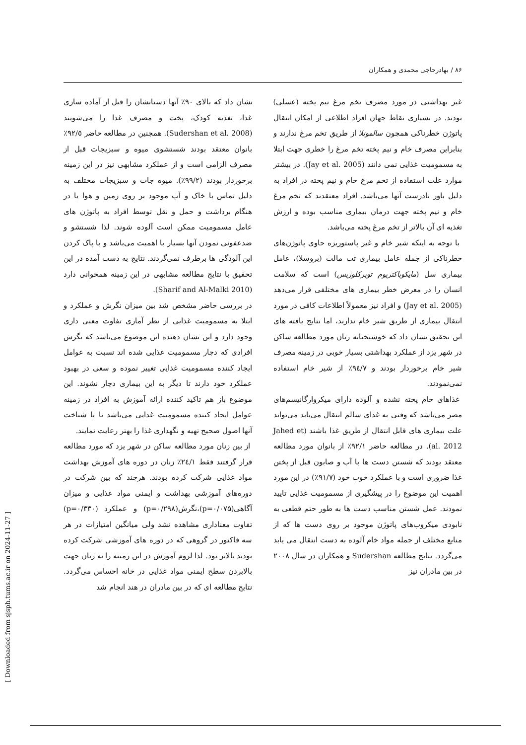۸۶ / بهادرحاجی محمدی و همکاران
غیر بهداشتی در مورد مصرف تخم مرغ نیم پخته (عسلی) بودند. در بسیاری نقاط جهان افراد اطلاعی از امکان انتقال پاتوژن خطرناکی همچون سالمونلا از طریق تخم مرغ ندارند و بنابراین مصرف خام و نیم پخته تخم مرغ را خطری جهت ابتلا به مسمومیت غذایی نمی دانند (Jay et al. 2005). در بیشتر موارد علت استفاده از تخم مرغ خام و نیم پخته در افراد به دلیل باور نادرست آنها می‌باشد. افراد معتقدند که تخم مرغ خام و نیم پخته جهت درمان بیماری مناسب بوده و ارزش تغذیه ای آن بالاتر از تخم مرغ پخته می‌باشد.
با توجه به اینکه شیر خام و غیر پاستوریزه حاوی پاتوژن‌های خطرناکی از جمله عامل بیماری تب مالت (بروسلا)، عامل بیماری سل (مایکوباکتریوم توبرکلوزیس) است که سلامت انسان را در معرض خطر بیماری های مختلفی قرار می‌دهد (Jay et al. 2005) و افراد نیز معمولاً اطلاعات کافی در مورد انتقال بیماری از طریق شیر خام ندارند، اما نتایج یافته های این تحقیق نشان داد که خوشبختانه زنان مورد مطالعه ساکن در شهر یزد از عملکرد بهداشتی بسیار خوبی در زمینه مصرف شیر خام برخوردار بودند و ٩٤/٧٪ از شیر خام استفاده نمی‌نمودند.
غذاهای خام پخته نشده و آلوده دارای میکروارگانیسم‌های مضر می‌باشد که وقتی به غذای سالم انتقال می‌یابد می‌تواند علت بیماری های قابل انتقال از طریق غذا باشند (Jahed et al. 2012). در مطالعه حاضر ٩٢/١٪ از بانوان مورد مطالعه معتقد بودند که شستن دست ها با آب و صابون قبل از پختن غذا ضروری است و با عملکرد خوب خود (٩١/٧٪) در این مورد اهمیت این موضوع را در پیشگیری از مسمومیت غذایی تایید نمودند. عمل شستن مناسب دست ها به طور حتم قطعی به نابودی میکروب‌های پاتوژن موجود بر روی دست ها که از منابع مختلف از جمله مواد خام آلوده به دست انتقال می یابد می‌گردد. نتایج مطالعه Sudershan و همکاران در سال ۲۰۰۸ در بین مادران نیز
نشان داد که بالای ٩٠٪ آنها دستانشان را قبل از آماده سازی غذا، تغذیه کودک، پخت و مصرف غذا را می‌شویند (Sudershan et al. 2008). همچنین در مطالعه حاضر ٩٢/٥٪ بانوان معتقد بودند شستشوی میوه و سبزیجات قبل از مصرف الزامی است و از عملکرد مشابهی نیز در این زمینه برخوردار بودند (٩٩/٢٪). میوه جات و سبزیجات مختلف به دلیل تماس با خاک و آب موجود بر روی زمین و هوا یا در هنگام برداشت و حمل و نقل توسط افراد به پاتوژن های عامل مسمومیت ممکن است آلوده شوند. لذا شستشو و ضدعفونی نمودن آنها بسیار با اهمیت می‌باشد و با پاک کردن این آلودگی ها برطرف نمی‌گردند. نتایج به دست آمده در این تحقیق با نتایج مطالعه مشابهی در این زمینه همخوانی دارد (Sharif and Al-Malki 2010).
در بررسی حاضر مشخص شد بین میزان نگرش و عملکرد و ابتلا به مسمومیت غذایی از نظر آماری تفاوت معنی داری وجود دارد و این نشان دهنده این موضوع می‌باشد که نگرش افرادی که دچار مسمومیت غذایی شده اند نسبت به عوامل ایجاد کننده مسمومیت غذایی تغییر نموده و سعی در بهبود عملکرد خود دارند تا دیگر به این بیماری دچار نشوند. این موضوع باز هم تاکید کننده ارائه آموزش به افراد در زمینه عوامل ایجاد کننده مسمومیت غذایی می‌باشد تا با شناخت آنها اصول صحیح تهیه و نگهداری غذا را بهتر رعایت نمایند.
از بین زنان مورد مطالعه ساکن در شهر یزد که مورد مطالعه قرار گرفتند فقط ٢٤/١٪ زنان در دوره های آموزش بهداشت مواد غذایی شرکت کرده بودند. هرچند که بین شرکت در دوره‌های آموزشی بهداشت و ایمنی مواد غذایی و میزان آگاهی(p=۰/۰۷۵)،نگرش(p=۰/۲۹۸) و عملکرد (p=۰/۳۳۰) تفاوت معناداری مشاهده نشد ولی میانگین امتیازات در هر سه فاکتور در گروهی که در دوره های آموزشی شرکت کرده بودند بالاتر بود. لذا لزوم آموزش در این زمینه را به زنان جهت بالابردن سطح ایمنی مواد غذایی در خانه احساس می‌گردد. نتایج مطالعه ای که در بین مادران در هند انجام شد
[ Downloaded from sjsph.tums.ac.ir on 2024-11-27 ]